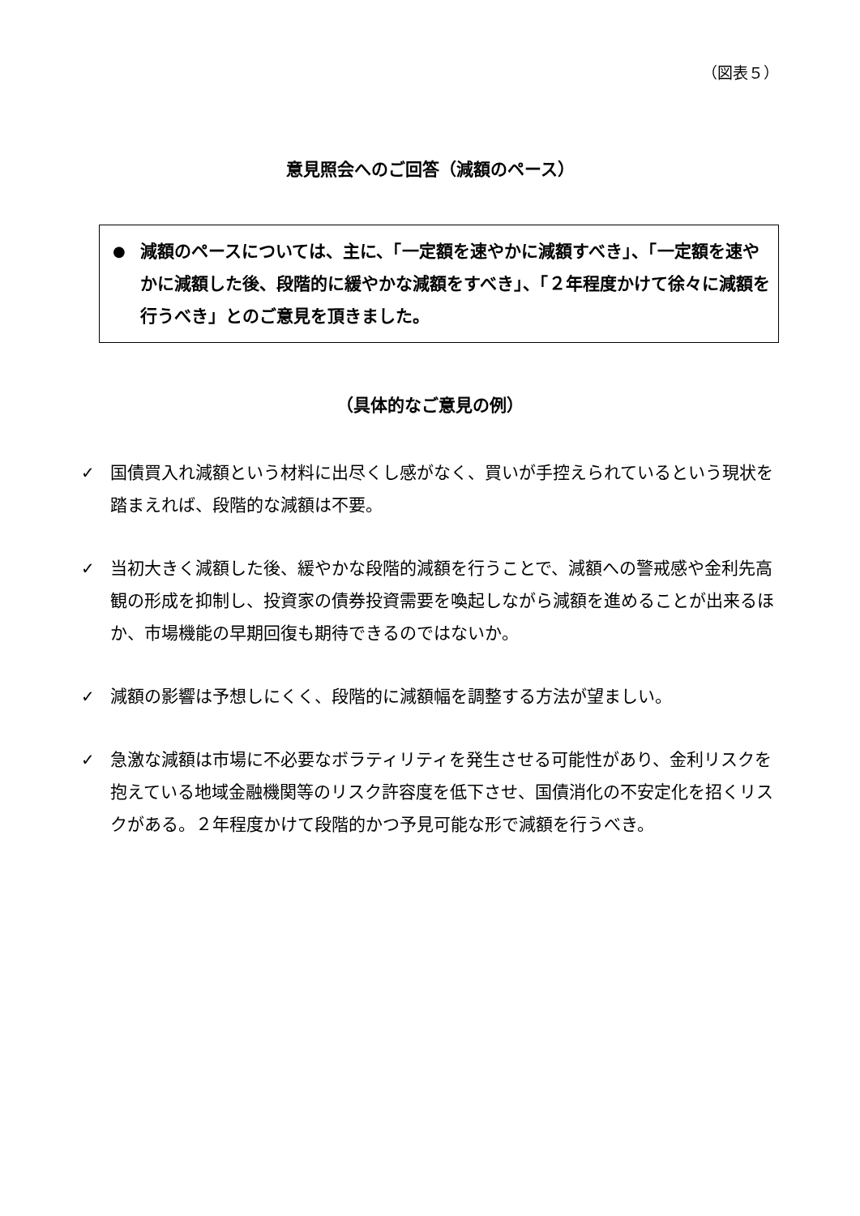（図表５）
意見照会へのご回答（減額のペース）
●
減額のペースについては、主に、「一定額を速やかに減額すべき」、「一定額を速やかに減額した後、段階的に緩やかな減額をすべき」、「２年程度かけて徐々に減額を行うべき」とのご意見を頂きました。
（具体的なご意見の例）
✓ 国債買入れ減額という材料に出尽くし感がなく、買いが手控えられているという現状を踏まえれば、段階的な減額は不要。
✓ 当初大きく減額した後、緩やかな段階的減額を行うことで、減額への警戒感や金利先高観の形成を抑制し、投資家の債券投資需要を喚起しながら減額を進めることが出来るほか、市場機能の早期回復も期待できるのではないか。
✓ 減額の影響は予想しにくく、段階的に減額幅を調整する方法が望ましい。
✓ 急激な減額は市場に不必要なボラティリティを発生させる可能性があり、金利リスクを抱えている地域金融機関等のリスク許容度を低下させ、国債消化の不安定化を招くリスクがある。２年程度かけて段階的かつ予見可能な形で減額を行うべき。